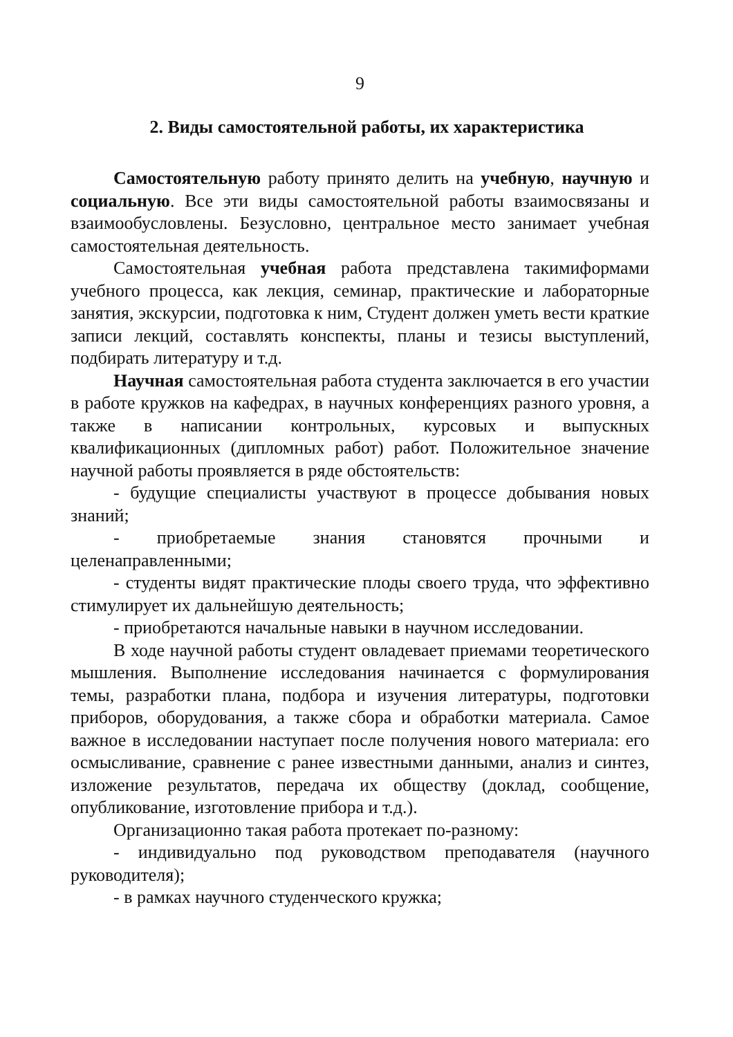9
2. Виды самостоятельной работы, их характеристика
Самостоятельную работу принято делить на учебную, научную и социальную. Все эти виды самостоятельной работы взаимосвязаны и взаимообусловлены. Безусловно, центральное место занимает учебная самостоятельная деятельность.
Самостоятельная учебная работа представлена такимиформами учебного процесса, как лекция, семинар, практические и лабораторные занятия, экскурсии, подготовка к ним, Студент должен уметь вести краткие записи лекций, составлять конспекты, планы и тезисы выступлений, подбирать литературу и т.д.
Научная самостоятельная работа студента заключается в его участии в работе кружков на кафедрах, в научных конференциях разного уровня, а также в написании контрольных, курсовых и выпускных квалификационных (дипломных работ) работ. Положительное значение научной работы проявляется в ряде обстоятельств:
- будущие специалисты участвуют в процессе добывания новых знаний;
- приобретаемые знания становятся прочными и целенаправленными;
- студенты видят практические плоды своего труда, что эффективно стимулирует их дальнейшую деятельность;
- приобретаются начальные навыки в научном исследовании.
В ходе научной работы студент овладевает приемами теоретического мышления. Выполнение исследования начинается с формулирования темы, разработки плана, подбора и изучения литературы, подготовки приборов, оборудования, а также сбора и обработки материала. Самое важное в исследовании наступает после получения нового материала: его осмысливание, сравнение с ранее известными данными, анализ и синтез, изложение результатов, передача их обществу (доклад, сообщение, опубликование, изготовление прибора и т.д.).
Организационно такая работа протекает по-разному:
- индивидуально под руководством преподавателя (научного руководителя);
- в рамках научного студенческого кружка;